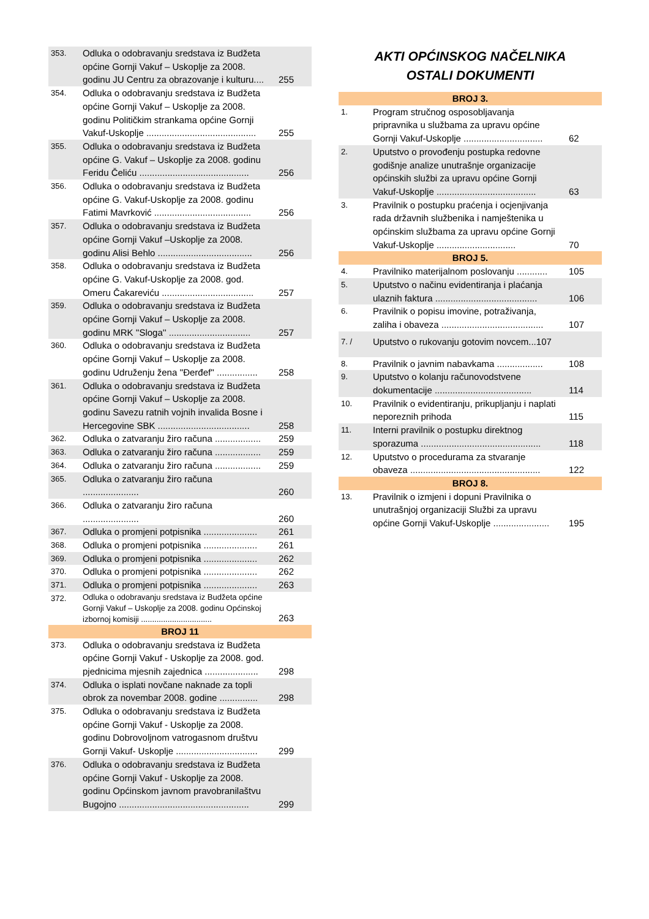| 353. | Odluka o odobravanju sredstava iz Budžeta općine Gornji Vakuf – Uskoplje za 2008. godinu JU Centru za obrazovanje i kulturu.... | 255 |
| 354. | Odluka o odobravanju sredstava iz Budžeta općine Gornji Vakuf – Uskoplje za 2008. godinu Političkim strankama općine Gornji Vakuf-Uskoplje ........................................... | 255 |
| 355. | Odluka o odobravanju sredstava iz Budžeta općine G. Vakuf – Uskoplje za 2008. godinu Feridu Čeliću ........................................... | 256 |
| 356. | Odluka o odobravanju sredstava iz Budžeta općine G. Vakuf-Uskoplje za 2008. godinu Fatimi Mavrković ...................................... | 256 |
| 357. | Odluka o odobravanju sredstava iz Budžeta općine Gornji Vakuf –Uskoplje za 2008. godinu Alisi Behlo ..................................... | 256 |
| 358. | Odluka o odobravanju sredstava iz Budžeta općine G. Vakuf-Uskoplje za 2008. god. Omeru Čakareviću .................................... | 257 |
| 359. | Odluka o odobravanju sredstava iz Budžeta općine Gornji Vakuf – Uskoplje za 2008. godinu MRK ''Sloga'' ................................ | 257 |
| 360. | Odluka o odobravanju sredstava iz Budžeta općine Gornji Vakuf – Uskoplje za 2008. godinu Udruženju žena ''Đerđef'' ................ | 258 |
| 361. | Odluka o odobravanju sredstava iz Budžeta općine Gornji Vakuf – Uskoplje za 2008. godinu Savezu ratnih vojnih invalida Bosne i Hercegovine SBK .................................... | 258 |
| 362. | Odluka o zatvaranju žiro računa .................. | 259 |
| 363. | Odluka o zatvaranju žiro računa .................. | 259 |
| 364. | Odluka o zatvaranju žiro računa .................. | 259 |
| 365. | Odluka o zatvaranju žiro računa ...................... | 260 |
| 366. | Odluka o zatvaranju žiro računa ...................... | 260 |
| 367. | Odluka o promjeni potpisnika ..................... | 261 |
| 368. | Odluka o promjeni potpisnika ..................... | 261 |
| 369. | Odluka o promjeni potpisnika ..................... | 262 |
| 370. | Odluka o promjeni potpisnika ..................... | 262 |
| 371. | Odluka o promjeni potpisnika ..................... | 263 |
| 372. | Odluka o odobravanju sredstava iz Budžeta općine Gornji Vakuf – Uskoplje za 2008. godinu Općinskoj izbornoj komisiji ................................ | 263 |
| BROJ 11 | | |
| 373. | Odluka o odobravanju sredstava iz Budžeta općine Gornji Vakuf - Uskoplje za 2008. god. pjednicima mjesnih zajednica ..................... | 298 |
| 374. | Odluka o isplati novčane naknade za topli obrok za novembar 2008. godine ............... | 298 |
| 375. | Odluka o odobravanju sredstava iz Budžeta općine Gornji Vakuf - Uskoplje za 2008. godinu Dobrovoljnom vatrogasnom društvu Gornji Vakuf- Uskoplje ................................ | 299 |
| 376. | Odluka o odobravanju sredstava iz Budžeta općine Gornji Vakuf - Uskoplje za 2008. godinu Općinskom javnom pravobranilaštvu Bugojno ................................................... | 299 |
AKTI OPĆINSKOG NAČELNIKA
OSTALI DOKUMENTI
| BROJ 3. | | |
| 1. | Program stručnog osposobljavanja pripravnika u službama za upravu općine Gornji Vakuf-Uskoplje ............................... | 62 |
| 2. | Uputstvo o provođenju postupka redovne godišnje analize unutrašnje organizacije općinskih službi za upravu općine Gornji Vakuf-Uskoplje ....................................... | 63 |
| 3. | Pravilnik o postupku praćenja i ocjenjivanja rada državnih službenika i namještenika u općinskim službama za upravu općine Gornji Vakuf-Uskoplje ............................... | 70 |
| BROJ 5. | | |
| 4. | Pravilniko materijalnom poslovanju ............ | 105 |
| 5. | Uputstvo o načinu evidentiranja i plaćanja ulaznih faktura ........................................ | 106 |
| 6. | Pravilnik o popisu imovine, potraživanja, zaliha i obaveza ........................................ | 107 |
| 7. / | Uputstvo o rukovanju gotovim novcem...107 | |
| 8. | Pravilnik o javnim nabavkama .................. | 108 |
| 9. | Uputstvo o kolanju računovodstvene dokumentacije ...................................... | 114 |
| 10. | Pravilnik o evidentiranju, prikupljanju i naplati neporeznih prihoda | 115 |
| 11. | Interni pravilnik o postupku direktnog sporazuma ............................................... | 118 |
| 12. | Uputstvo o procedurama za stvaranje obaveza ................................................... | 122 |
| BROJ 8. | | |
| 13. | Pravilnik o izmjeni i dopuni Pravilnika o unutrašnjoj organizaciji Službi za upravu općine Gornji Vakuf-Uskoplje ...................... | 195 |